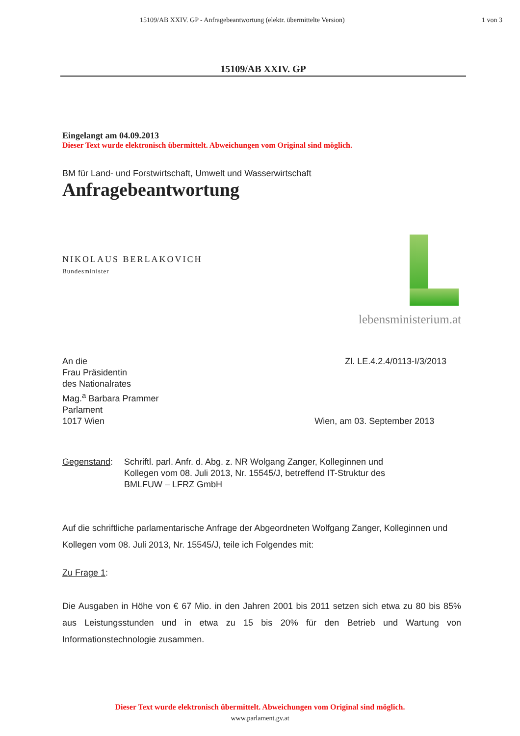15109/AB XXIV. GP - Anfragebeantwortung (elektr. übermittelte Version) 1 von 3
15109/AB XXIV. GP
Eingelangt am 04.09.2013
Dieser Text wurde elektronisch übermittelt. Abweichungen vom Original sind möglich.
BM für Land- und Forstwirtschaft, Umwelt und Wasserwirtschaft
Anfragebeantwortung
lebensministerium.at
NIKOLAUS BERLAKOVICH
Bundesminister
An die
Frau Präsidentin
des Nationalrates
Mag.<sup>a</sup> Barbara Prammer
Parlament
1017 Wien
Zl. LE.4.2.4/0113-I/3/2013
Wien, am 03. September 2013
Gegenstand: Schriftl. parl. Anfr. d. Abg. z. NR Wolgang Zanger, Kolleginnen und
Kollegen vom 08. Juli 2013, Nr. 15545/J, betreffend IT-Struktur des
BMLFUW – LFRZ GmbH
Auf die schriftliche parlamentarische Anfrage der Abgeordneten Wolfgang Zanger, Kolleginnen und Kollegen vom 08. Juli 2013, Nr. 15545/J, teile ich Folgendes mit:
Zu Frage 1:
Die Ausgaben in Höhe von € 67 Mio. in den Jahren 2001 bis 2011 setzen sich etwa zu 80 bis 85% aus Leistungsstunden und in etwa zu 15 bis 20% für den Betrieb und Wartung von Informationstechnologie zusammen.
Dieser Text wurde elektronisch übermittelt. Abweichungen vom Original sind möglich.
www.parlament.gv.at